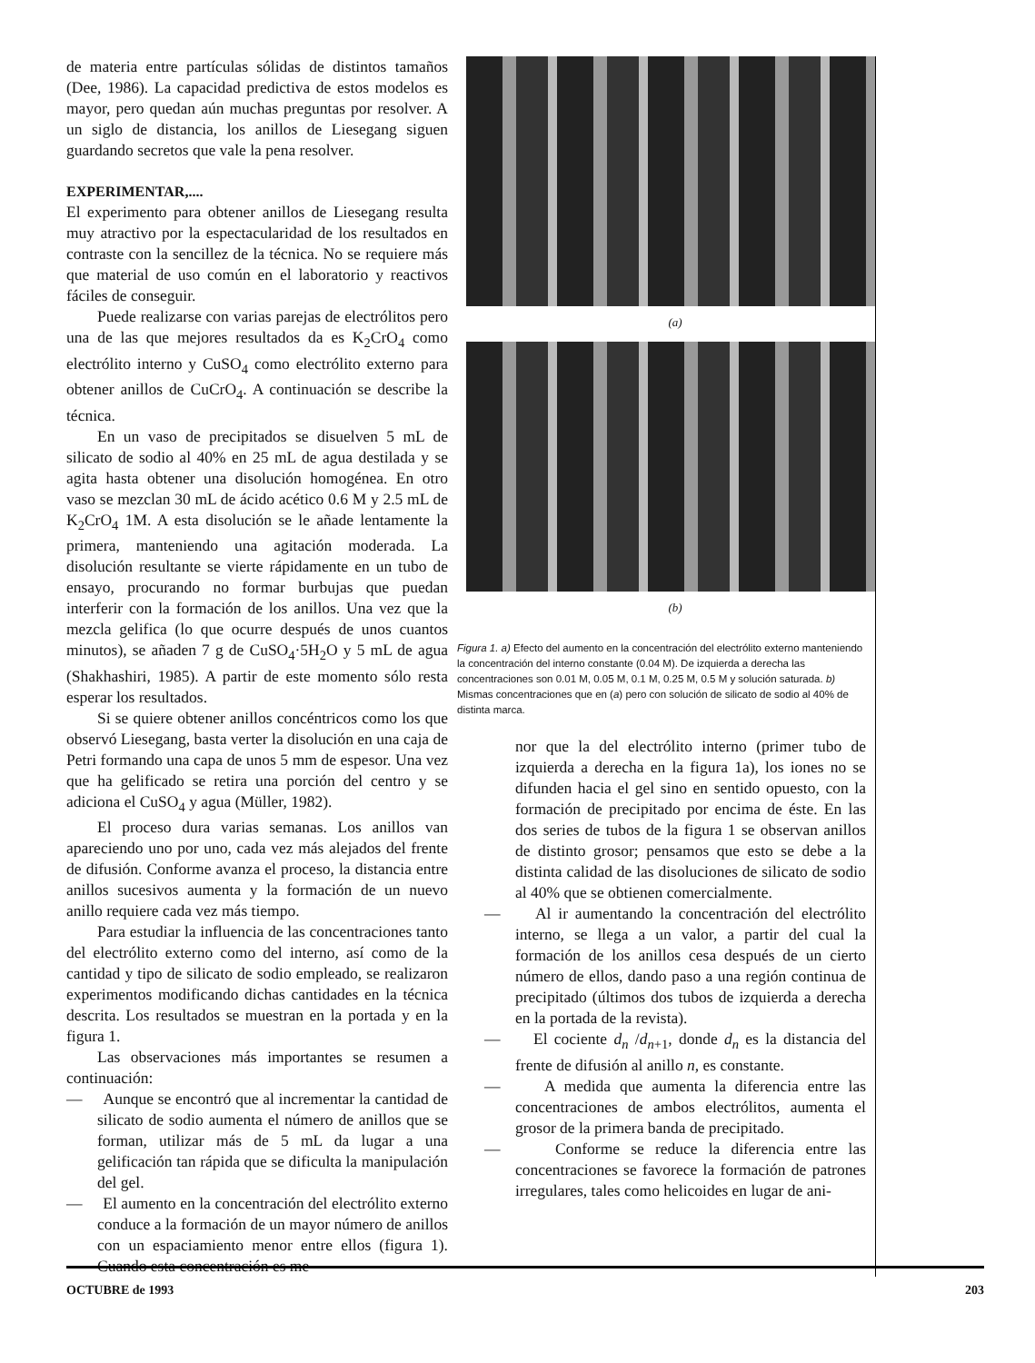de materia entre partículas sólidas de distintos tamaños (Dee, 1986). La capacidad predictiva de estos modelos es mayor, pero quedan aún muchas preguntas por resolver. A un siglo de distancia, los anillos de Liesegang siguen guardando secretos que vale la pena resolver.
EXPERIMENTAR,....
El experimento para obtener anillos de Liesegang resulta muy atractivo por la espectacularidad de los resultados en contraste con la sencillez de la técnica. No se requiere más que material de uso común en el laboratorio y reactivos fáciles de conseguir.
Puede realizarse con varias parejas de electrólitos pero una de las que mejores resultados da es K<sub>2</sub>CrO<sub>4</sub> como electrólito interno y CuSO<sub>4</sub> como electrólito externo para obtener anillos de CuCrO<sub>4</sub>. A continuación se describe la técnica.
En un vaso de precipitados se disuelven 5 mL de silicato de sodio al 40% en 25 mL de agua destilada y se agita hasta obtener una disolución homogénea. En otro vaso se mezclan 30 mL de ácido acético 0.6 M y 2.5 mL de K<sub>2</sub>CrO<sub>4</sub> 1M. A esta disolución se le añade lentamente la primera, manteniendo una agitación moderada. La disolución resultante se vierte rápidamente en un tubo de ensayo, procurando no formar burbujas que puedan interferir con la formación de los anillos. Una vez que la mezcla gelifica (lo que ocurre después de unos cuantos minutos), se añaden 7 g de CuSO<sub>4</sub>·5H<sub>2</sub>O y 5 mL de agua (Shakhashiri, 1985). A partir de este momento sólo resta esperar los resultados.
Si se quiere obtener anillos concéntricos como los que observó Liesegang, basta verter la disolución en una caja de Petri formando una capa de unos 5 mm de espesor. Una vez que ha gelificado se retira una porción del centro y se adiciona el CuSO<sub>4</sub> y agua (Müller, 1982).
El proceso dura varias semanas. Los anillos van apareciendo uno por uno, cada vez más alejados del frente de difusión. Conforme avanza el proceso, la distancia entre anillos sucesivos aumenta y la formación de un nuevo anillo requiere cada vez más tiempo.
Para estudiar la influencia de las concentraciones tanto del electrólito externo como del interno, así como de la cantidad y tipo de silicato de sodio empleado, se realizaron experimentos modificando dichas cantidades en la técnica descrita. Los resultados se muestran en la portada y en la figura 1.
Las observaciones más importantes se resumen a continuación:
— Aunque se encontró que al incrementar la cantidad de silicato de sodio aumenta el número de anillos que se forman, utilizar más de 5 mL da lugar a una gelificación tan rápida que se dificulta la manipulación del gel.
— El aumento en la concentración del electrólito externo conduce a la formación de un mayor número de anillos con un espaciamiento menor entre ellos (figura 1). Cuando esta concentración es me-
(a)
(b)
Figura 1. a) Efecto del aumento en la concentración del electrólito externo manteniendo la concentración del interno constante (0.04 M). De izquierda a derecha las concentraciones son 0.01 M, 0.05 M, 0.1 M, 0.25 M, 0.5 M y solución saturada. b) Mismas concentraciones que en (a) pero con solución de silicato de sodio al 40% de distinta marca.
nor que la del electrólito interno (primer tubo de izquierda a derecha en la figura 1a), los iones no se difunden hacia el gel sino en sentido opuesto, con la formación de precipitado por encima de éste. En las dos series de tubos de la figura 1 se observan anillos de distinto grosor; pensamos que esto se debe a la distinta calidad de las disoluciones de silicato de sodio al 40% que se obtienen comercialmente.
— Al ir aumentando la concentración del electrólito interno, se llega a un valor, a partir del cual la formación de los anillos cesa después de un cierto número de ellos, dando paso a una región continua de precipitado (últimos dos tubos de izquierda a derecha en la portada de la revista).
— El cociente d<sub>n</sub> /d<sub>n+1</sub>, donde d<sub>n</sub> es la distancia del frente de difusión al anillo n, es constante.
— A medida que aumenta la diferencia entre las concentraciones de ambos electrólitos, aumenta el grosor de la primera banda de precipitado.
— Conforme se reduce la diferencia entre las concentraciones se favorece la formación de patrones irregulares, tales como helicoides en lugar de ani-
OCTUBRE de 1993 203